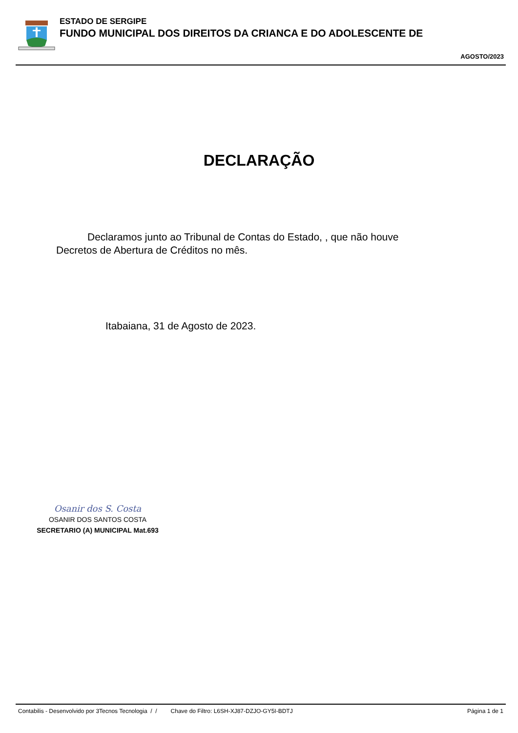ESTADO DE SERGIPE
FUNDO MUNICIPAL DOS DIREITOS DA CRIANCA E DO ADOLESCENTE DE
AGOSTO/2023
DECLARAÇÃO
Declaramos junto ao Tribunal de Contas do Estado, , que não houve Decretos de Abertura de Créditos no mês.
Itabaiana, 31 de Agosto de 2023.
Osanir dos S. Costa
OSANIR DOS SANTOS COSTA
SECRETARIO (A) MUNICIPAL Mat.693
Contabilis - Desenvolvido por 3Tecnos Tecnologia / / Chave do Filtro: L6SH-XJ87-DZJO-GY5I-BDTJ Página 1 de 1